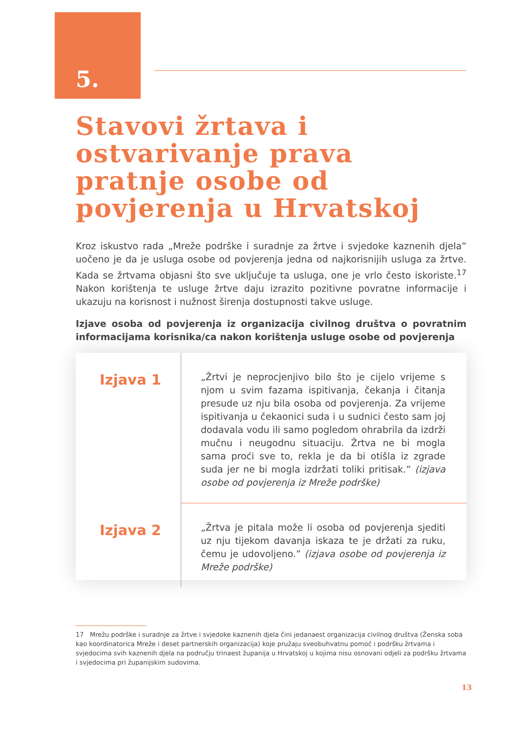5.
Stavovi žrtava i
ostvarivanje prava
pratnje osobe od
povjerenja u Hrvatskoj
Kroz iskustvo rada „Mreže podrške i suradnje za žrtve i svjedoke kaznenih djela” uočeno je da je usluga osobe od povjerenja jedna od najkorisnijih usluga za žrtve. Kada se žrtvama objasni što sve uključuje ta usluga, one je vrlo često iskoriste.<sup>17</sup> Nakon korištenja te usluge žrtve daju izrazito pozitivne povratne informacije i ukazuju na korisnost i nužnost širenja dostupnosti takve usluge.
Izjave osoba od povjerenja iz organizacija civilnog društva o povratnim informacijama korisnika/ca nakon korištenja usluge osobe od povjerenja
Izjava 1
„Žrtvi je neprocjenjivo bilo što je cijelo vrijeme s njom u svim fazama ispitivanja, čekanja i čitanja presude uz nju bila osoba od povjerenja. Za vrijeme ispitivanja u čekaonici suda i u sudnici često sam joj dodavala vodu ili samo pogledom ohrabrila da izdrži mučnu i neugodnu situaciju. Žrtva ne bi mogla sama proći sve to, rekla je da bi otišla iz zgrade suda jer ne bi mogla izdržati toliki pritisak.” (izjava osobe od povjerenja iz Mreže podrške)
Izjava 2
„Žrtva je pitala može li osoba od povjerenja sjediti uz nju tijekom davanja iskaza te je držati za ruku, čemu je udovoljeno.” (izjava osobe od povjerenja iz Mreže podrške)
17 Mrežu podrške i suradnje za žrtve i svjedoke kaznenih djela čini jedanaest organizacija civilnog društva (Ženska soba kao koordinatorica Mreže i deset partnerskih organizacija) koje pružaju sveobuhvatnu pomoć i podršku žrtvama i svjedocima svih kaznenih djela na području trinaest županija u Hrvatskoj u kojima nisu osnovani odjeli za podršku žrtvama i svjedocima pri županijskim sudovima.
13